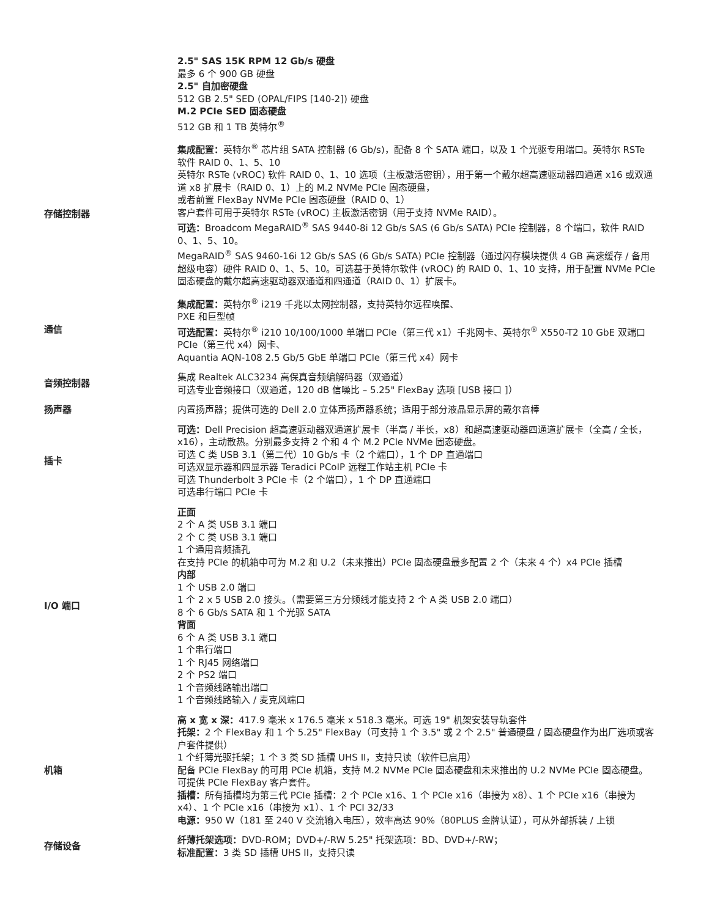| | 2.5" SAS 15K RPM 12 Gb/s 硬盘 最多 6 个 900 GB 硬盘 2.5" 自加密硬盘 512 GB 2.5" SED (OPAL/FIPS [140-2]) 硬盘 M.2 PCIe SED 固态硬盘 512 GB 和 1 TB 英特尔<sup>®</sup> |
| 存储控制器 | 集成配置： 英特尔<sup>®</sup> 芯片组 SATA 控制器 (6 Gb/s)，配备 8 个 SATA 端口，以及 1 个光驱专用端口。英特尔 RSTe 软件 RAID 0、1、5、10 英特尔 RSTe (vROC) 软件 RAID 0、1、10 选项（主板激活密钥），用于第一个戴尔超高速驱动器四通道 x16 或双通道 x8 扩展卡（RAID 0、1）上的 M.2 NVMe PCIe 固态硬盘， 或者前置 FlexBay NVMe PCIe 固态硬盘（RAID 0、1） 客户套件可用于英特尔 RSTe (vROC) 主板激活密钥（用于支持 NVMe RAID）。 可选： Broadcom MegaRAID<sup>®</sup> SAS 9440-8i 12 Gb/s SAS (6 Gb/s SATA) PCIe 控制器，8 个端口，软件 RAID 0、1、5、10。 MegaRAID<sup>®</sup> SAS 9460-16i 12 Gb/s SAS (6 Gb/s SATA) PCIe 控制器（通过闪存模块提供 4 GB 高速缓存 / 备用超级电容）硬件 RAID 0、1、5、10。可选基于英特尔软件 (vROC) 的 RAID 0、1、10 支持，用于配置 NVMe PCIe 固态硬盘的戴尔超高速驱动器双通道和四通道（RAID 0、1）扩展卡。 |
| 通信 | 集成配置： 英特尔<sup>®</sup> i219 千兆以太网控制器，支持英特尔远程唤醒、 PXE 和巨型帧 可选配置： 英特尔<sup>®</sup> i210 10/100/1000 单端口 PCIe（第三代 x1）千兆网卡、英特尔<sup>®</sup> X550-T2 10 GbE 双端口 PCIe（第三代 x4）网卡、 Aquantia AQN-108 2.5 Gb/5 GbE 单端口 PCIe（第三代 x4）网卡 |
| 音频控制器 | 集成 Realtek ALC3234 高保真音频编解码器（双通道） 可选专业音频接口（双通道，120 dB 信噪比 – 5.25" FlexBay 选项 [USB 接口 ]） |
| 扬声器 | 内置扬声器；提供可选的 Dell 2.0 立体声扬声器系统；适用于部分液晶显示屏的戴尔音棒 |
| 插卡 | 可选： Dell Precision 超高速驱动器双通道扩展卡（半高 / 半长，x8）和超高速驱动器四通道扩展卡（全高 / 全长，x16），主动散热。分别最多支持 2 个和 4 个 M.2 PCIe NVMe 固态硬盘。 可选 C 类 USB 3.1（第二代）10 Gb/s 卡（2 个端口），1 个 DP 直通端口 可选双显示器和四显示器 Teradici PCoIP 远程工作站主机 PCIe 卡 可选 Thunderbolt 3 PCIe 卡（2 个端口），1 个 DP 直通端口 可选串行端口 PCIe 卡 |
| I/O 端口 | 正面 2 个 A 类 USB 3.1 端口 2 个 C 类 USB 3.1 端口 1 个通用音频插孔 在支持 PCIe 的机箱中可为 M.2 和 U.2（未来推出）PCIe 固态硬盘最多配置 2 个（未来 4 个）x4 PCIe 插槽 内部 1 个 USB 2.0 端口 1 个 2 x 5 USB 2.0 接头。（需要第三方分频线才能支持 2 个 A 类 USB 2.0 端口） 8 个 6 Gb/s SATA 和 1 个光驱 SATA 背面 6 个 A 类 USB 3.1 端口 1 个串行端口 1 个 RJ45 网络端口 2 个 PS2 端口 1 个音频线路输出端口 1 个音频线路输入 / 麦克风端口 |
| 机箱 | 高 x 宽 x 深： 417.9 毫米 x 176.5 毫米 x 518.3 毫米。可选 19" 机架安装导轨套件 托架： 2 个 FlexBay 和 1 个 5.25" FlexBay（可支持 1 个 3.5" 或 2 个 2.5" 普通硬盘 / 固态硬盘作为出厂选项或客户套件提供） 1 个纤薄光驱托架；1 个 3 类 SD 插槽 UHS II，支持只读（软件已启用） 配备 PCIe FlexBay 的可用 PCIe 机箱，支持 M.2 NVMe PCIe 固态硬盘和未来推出的 U.2 NVMe PCIe 固态硬盘。可提供 PCIe FlexBay 客户套件。 插槽： 所有插槽均为第三代 PCIe 插槽：2 个 PCIe x16、1 个 PCIe x16（串接为 x8）、1 个 PCIe x16（串接为 x4）、1 个 PCIe x16（串接为 x1）、1 个 PCI 32/33 电源： 950 W（181 至 240 V 交流输入电压），效率高达 90%（80PLUS 金牌认证），可从外部拆装 / 上锁 |
| 存储设备 | 纤薄托架选项： DVD-ROM；DVD+/-RW 5.25" 托架选项：BD、DVD+/-RW； 标准配置： 3 类 SD 插槽 UHS II，支持只读 |